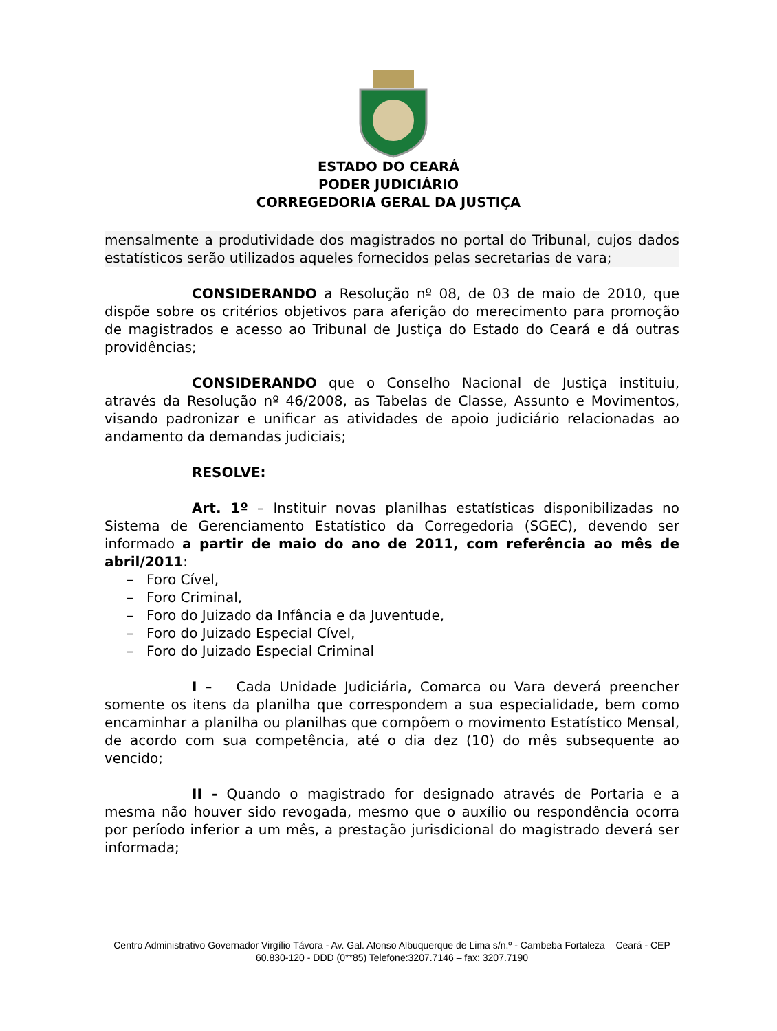ESTADO DO CEARÁ
PODER JUDICIÁRIO
CORREGEDORIA GERAL DA JUSTIÇA
mensalmente a produtividade dos magistrados no portal do Tribunal, cujos dados estatísticos serão utilizados aqueles fornecidos pelas secretarias de vara;
CONSIDERANDO a Resolução nº 08, de 03 de maio de 2010, que dispõe sobre os critérios objetivos para aferição do merecimento para promoção de magistrados e acesso ao Tribunal de Justiça do Estado do Ceará e dá outras providências;
CONSIDERANDO que o Conselho Nacional de Justiça instituiu, através da Resolução nº 46/2008, as Tabelas de Classe, Assunto e Movimentos, visando padronizar e unificar as atividades de apoio judiciário relacionadas ao andamento da demandas judiciais;
RESOLVE:
Art. 1º – Instituir novas planilhas estatísticas disponibilizadas no Sistema de Gerenciamento Estatístico da Corregedoria (SGEC), devendo ser informado a partir de maio do ano de 2011, com referência ao mês de abril/2011:
– Foro Cível,
– Foro Criminal,
– Foro do Juizado da Infância e da Juventude,
– Foro do Juizado Especial Cível,
– Foro do Juizado Especial Criminal
I – Cada Unidade Judiciária, Comarca ou Vara deverá preencher somente os itens da planilha que correspondem a sua especialidade, bem como encaminhar a planilha ou planilhas que compõem o movimento Estatístico Mensal, de acordo com sua competência, até o dia dez (10) do mês subsequente ao vencido;
II - Quando o magistrado for designado através de Portaria e a mesma não houver sido revogada, mesmo que o auxílio ou respondência ocorra por período inferior a um mês, a prestação jurisdicional do magistrado deverá ser informada;
Centro Administrativo Governador Virgílio Távora - Av. Gal. Afonso Albuquerque de Lima s/n.º - Cambeba Fortaleza – Ceará - CEP 60.830-120 - DDD (0**85) Telefone:3207.7146 – fax: 3207.7190